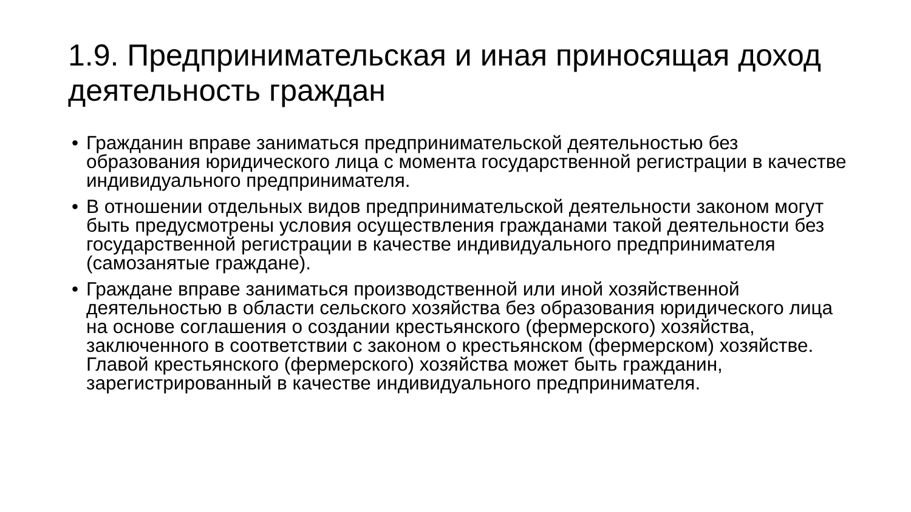1.9. Предпринимательская и иная приносящая доход деятельность граждан
• Гражданин вправе заниматься предпринимательской деятельностью без образования юридического лица с момента государственной регистрации в качестве индивидуального предпринимателя.
• В отношении отдельных видов предпринимательской деятельности законом могут быть предусмотрены условия осуществления гражданами такой деятельности без государственной регистрации в качестве индивидуального предпринимателя (самозанятые граждане).
• Граждане вправе заниматься производственной или иной хозяйственной деятельностью в области сельского хозяйства без образования юридического лица на основе соглашения о создании крестьянского (фермерского) хозяйства, заключенного в соответствии с законом о крестьянском (фермерском) хозяйстве. Главой крестьянского (фермерского) хозяйства может быть гражданин, зарегистрированный в качестве индивидуального предпринимателя.